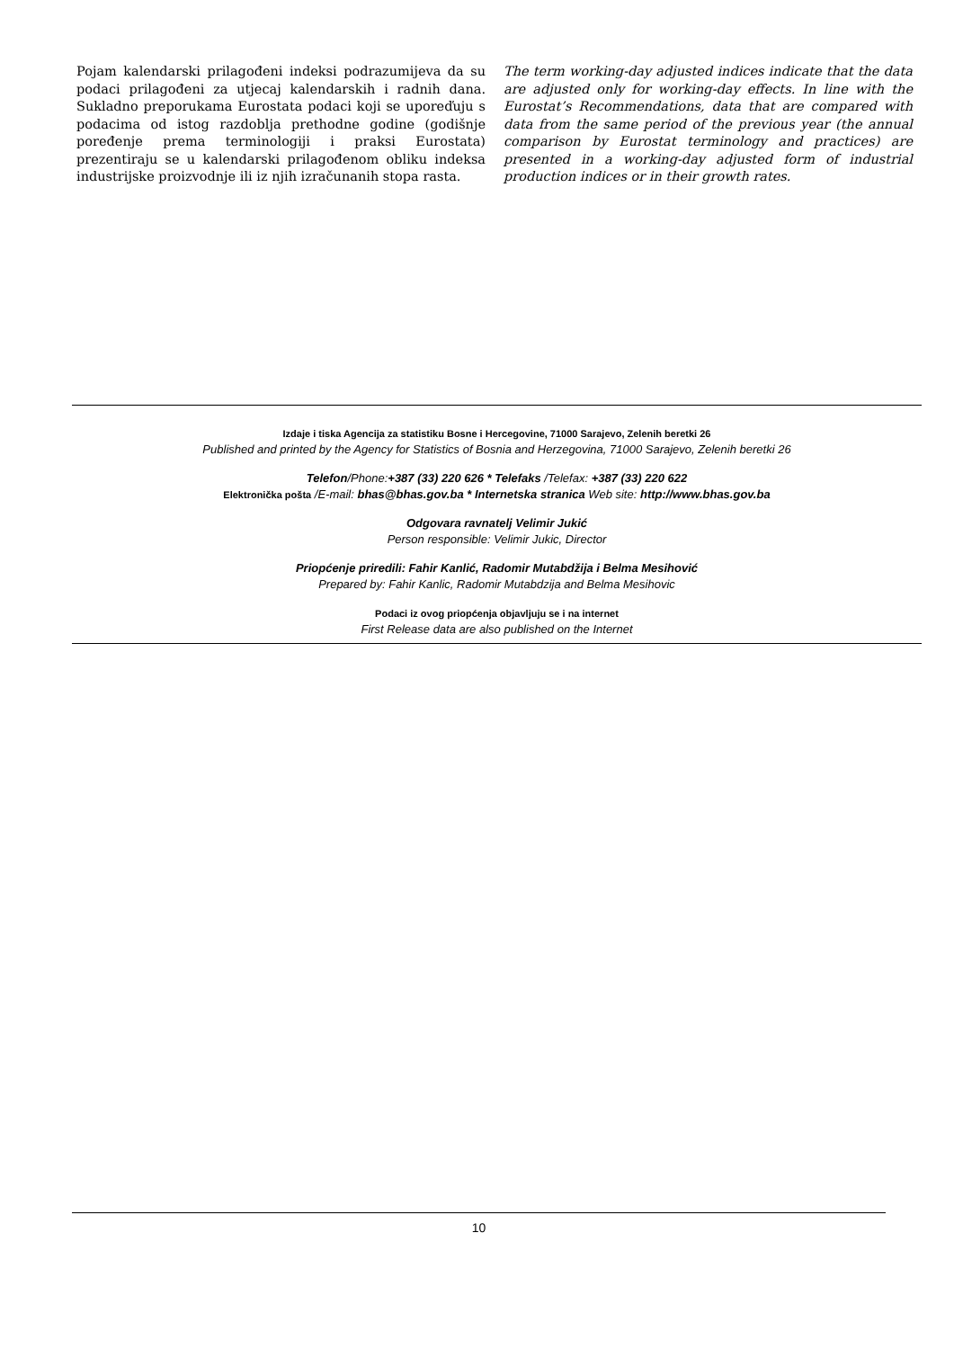Pojam kalendarski prilagođeni indeksi podrazumijeva da su podaci prilagođeni za utjecaj kalendarskih i radnih dana. Sukladno preporukama Eurostata podaci koji se uporeďuju s podacima od istog razdoblja prethodne godine (godišnje poređenje prema terminologiji i praksi Eurostata) prezentiraju se u kalendarski prilagođenom obliku indeksa industrijske proizvodnje ili iz njih izračunanih stopa rasta.
The term working-day adjusted indices indicate that the data are adjusted only for working-day effects. In line with the Eurostat’s Recommendations, data that are compared with data from the same period of the previous year (the annual comparison by Eurostat terminology and practices) are presented in a working-day adjusted form of industrial production indices or in their growth rates.
Izdaje i tiska Agencija za statistiku Bosne i Hercegovine, 71000 Sarajevo, Zelenih beretki 26
Published and printed by the Agency for Statistics of Bosnia and Herzegovina, 71000 Sarajevo, Zelenih beretki 26
Telefon/Phone:+387 (33) 220 626 * Telefaks /Telefax: +387 (33) 220 622
Elektronička pošta /E-mail: bhas@bhas.gov.ba * Internetska stranica Web site: http://www.bhas.gov.ba
Odgovara ravnatelj Velimir Jukić
Person responsible: Velimir Jukic, Director
Priopćenje priredili: Fahir Kanlić, Radomir Mutabdžija i Belma Mesihović
Prepared by: Fahir Kanlic, Radomir Mutabdzija and Belma Mesihovic
Podaci iz ovog priopćenja objavljuju se i na internet
First Release data are also published on the Internet
10